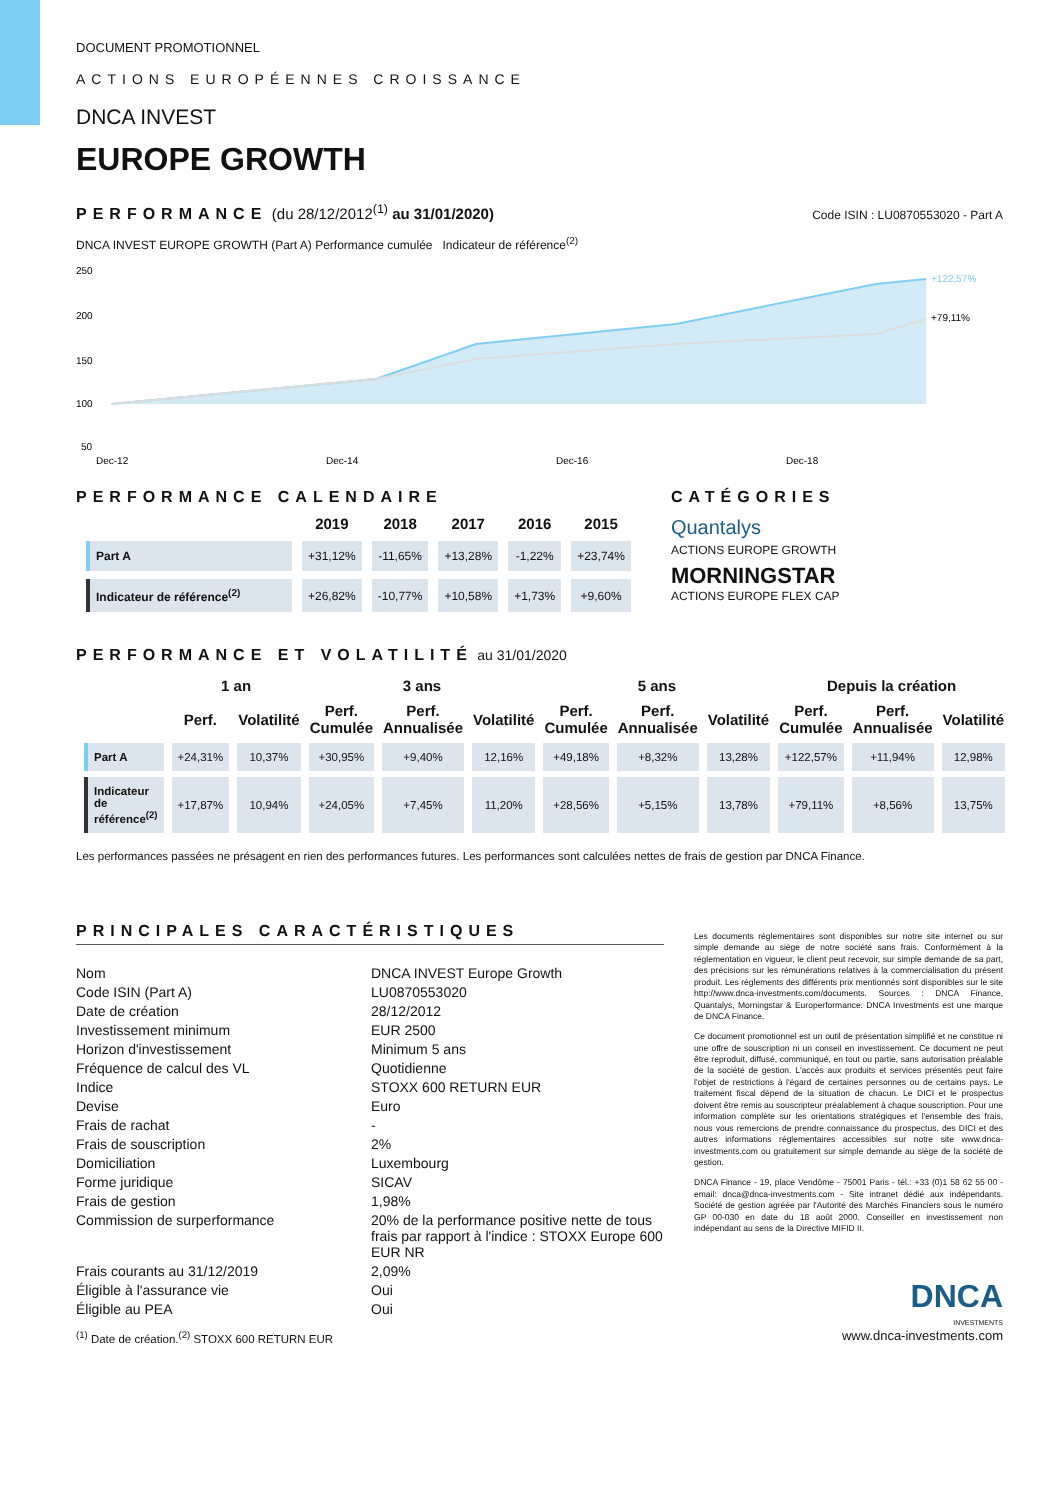DOCUMENT PROMOTIONNEL
ACTIONS EUROPÉENNES CROISSANCE
DNCA INVEST
EUROPE GROWTH
PERFORMANCE
(du 28/12/2012<sup>(1)</sup> au 31/01/2020)
Code ISIN : LU0870553020 - Part A
DNCA INVEST EUROPE GROWTH (Part A) Performance cumulée Indicateur de référence<sup>(2)</sup>
250
200
150
100
50
+122,57%
+79,11%
Dec-12
Dec-14
Dec-16
Dec-18
PERFORMANCE CALENDAIRE
| | 2019 | 2018 | 2017 | 2016 | 2015 |
| --- | --- | --- | --- | --- | --- |
| Part A | +31,12% | -11,65% | +13,28% | -1,22% | +23,74% |
| Indicateur de référence<sup>(2)</sup> | +26,82% | -10,77% | +10,58% | +1,73% | +9,60% |
CATÉGORIES
Quantalys
ACTIONS EUROPE GROWTH
MORNINGSTAR
ACTIONS EUROPE FLEX CAP
PERFORMANCE ET VOLATILITÉ au 31/01/2020
| | 1 an | | 3 ans | | | 5 ans | | | Depuis la création | | |
| --- | --- | --- | --- | --- | --- | --- | --- | --- | --- | --- | --- |
| | Perf. | Volatilité | Perf. Cumulée | Perf. Annualisée | Volatilité | Perf. Cumulée | Perf. Annualisée | Volatilité | Perf. Cumulée | Perf. Annualisée | Volatilité |
| Part A | +24,31% | 10,37% | +30,95% | +9,40% | 12,16% | +49,18% | +8,32% | 13,28% | +122,57% | +11,94% | 12,98% |
| Indicateur de référence<sup>(2)</sup> | +17,87% | 10,94% | +24,05% | +7,45% | 11,20% | +28,56% | +5,15% | 13,78% | +79,11% | +8,56% | 13,75% |
Les performances passées ne présagent en rien des performances futures. Les performances sont calculées nettes de frais de gestion par DNCA Finance.
PRINCIPALES CARACTÉRISTIQUES
Nom DNCA INVEST Europe Growth Code ISIN (Part A) LU0870553020 Date de création 28/12/2012 Investissement minimum EUR 2500 Horizon d'investissement Minimum 5 ans Fréquence de calcul des VL Quotidienne Indice STOXX 600 RETURN EUR Devise Euro Frais de rachat - Frais de souscription 2% Domiciliation Luxembourg Forme juridique SICAV Frais de gestion 1,98% Commission de surperformance 20% de la performance positive nette de tous frais par rapport à l'indice : STOXX Europe 600 EUR NR Frais courants au 31/12/2019 2,09% Éligible à l'assurance vie Oui Éligible au PEA Oui
<sup>(1)</sup> Date de création.<sup>(2)</sup> STOXX 600 RETURN EUR
Les documents réglementaires sont disponibles sur notre site internet ou sur simple demande au siège de notre société sans frais. Conformément à la réglementation en vigueur, le client peut recevoir, sur simple demande de sa part, des précisions sur les rémunérations relatives à la commercialisation du présent produit. Les règlements des différents prix mentionnés sont disponibles sur le site http://www.dnca-investments.com/documents. Sources : DNCA Finance, Quantalys, Morningstar & Europerformance. DNCA Investments est une marque de DNCA Finance.
Ce document promotionnel est un outil de présentation simplifié et ne constitue ni une offre de souscription ni un conseil en investissement. Ce document ne peut être reproduit, diffusé, communiqué, en tout ou partie, sans autorisation préalable de la société de gestion. L'accès aux produits et services présentés peut faire l'objet de restrictions à l'égard de certaines personnes ou de certains pays. Le traitement fiscal dépend de la situation de chacun. Le DICI et le prospectus doivent être remis au souscripteur préalablement à chaque souscription. Pour une information complète sur les orientations stratégiques et l'ensemble des frais, nous vous remercions de prendre connaissance du prospectus, des DICI et des autres informations réglementaires accessibles sur notre site www.dnca-investments.com ou gratuitement sur simple demande au siège de la société de gestion.
DNCA Finance - 19, place Vendôme - 75001 Paris - tél.: +33 (0)1 58 62 55 00 - email: dnca@dnca-investments.com - Site intranet dédié aux indépendants. Société de gestion agréée par l'Autorité des Marchés Financiers sous le numéro GP 00-030 en date du 18 août 2000. Conseiller en investissement non indépendant au sens de la Directive MIFID II.
DNCA
INVESTMENTS
www.dnca-investments.com